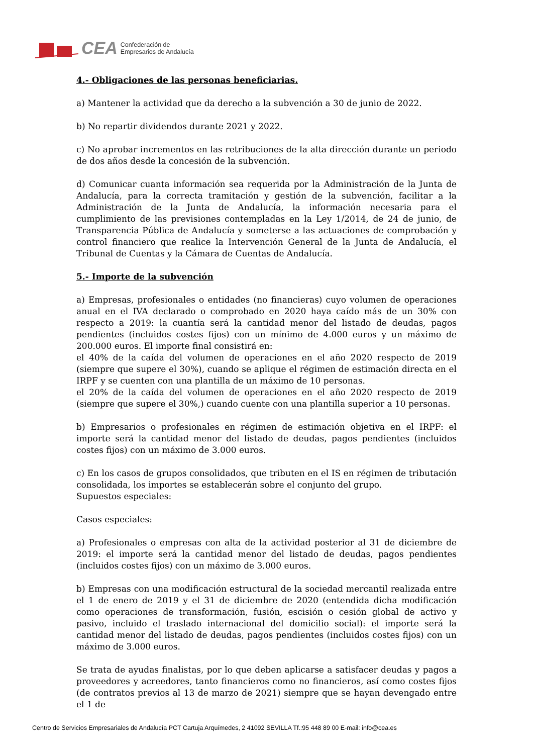CEA Confederación de
Empresarios de Andalucía
4.- Obligaciones de las personas beneficiarias.
a) Mantener la actividad que da derecho a la subvención a 30 de junio de 2022.
b) No repartir dividendos durante 2021 y 2022.
c) No aprobar incrementos en las retribuciones de la alta dirección durante un periodo de dos años desde la concesión de la subvención.
d) Comunicar cuanta información sea requerida por la Administración de la Junta de Andalucía, para la correcta tramitación y gestión de la subvención, facilitar a la Administración de la Junta de Andalucía, la información necesaria para el cumplimiento de las previsiones contempladas en la Ley 1/2014, de 24 de junio, de Transparencia Pública de Andalucía y someterse a las actuaciones de comprobación y control financiero que realice la Intervención General de la Junta de Andalucía, el Tribunal de Cuentas y la Cámara de Cuentas de Andalucía.
5.- Importe de la subvención
a) Empresas, profesionales o entidades (no financieras) cuyo volumen de operaciones anual en el IVA declarado o comprobado en 2020 haya caído más de un 30% con respecto a 2019: la cuantía será la cantidad menor del listado de deudas, pagos pendientes (incluidos costes fijos) con un mínimo de 4.000 euros y un máximo de 200.000 euros. El importe final consistirá en:
el 40% de la caída del volumen de operaciones en el año 2020 respecto de 2019 (siempre que supere el 30%), cuando se aplique el régimen de estimación directa en el IRPF y se cuenten con una plantilla de un máximo de 10 personas.
el 20% de la caída del volumen de operaciones en el año 2020 respecto de 2019 (siempre que supere el 30%,) cuando cuente con una plantilla superior a 10 personas.
b) Empresarios o profesionales en régimen de estimación objetiva en el IRPF: el importe será la cantidad menor del listado de deudas, pagos pendientes (incluidos costes fijos) con un máximo de 3.000 euros.
c) En los casos de grupos consolidados, que tributen en el IS en régimen de tributación consolidada, los importes se establecerán sobre el conjunto del grupo.
Supuestos especiales:
Casos especiales:
a) Profesionales o empresas con alta de la actividad posterior al 31 de diciembre de 2019: el importe será la cantidad menor del listado de deudas, pagos pendientes (incluidos costes fijos) con un máximo de 3.000 euros.
b) Empresas con una modificación estructural de la sociedad mercantil realizada entre el 1 de enero de 2019 y el 31 de diciembre de 2020 (entendida dicha modificación como operaciones de transformación, fusión, escisión o cesión global de activo y pasivo, incluido el traslado internacional del domicilio social): el importe será la cantidad menor del listado de deudas, pagos pendientes (incluidos costes fijos) con un máximo de 3.000 euros.
Se trata de ayudas finalistas, por lo que deben aplicarse a satisfacer deudas y pagos a proveedores y acreedores, tanto financieros como no financieros, así como costes fijos (de contratos previos al 13 de marzo de 2021) siempre que se hayan devengado entre el 1 de
Centro de Servicios Empresariales de Andalucía PCT Cartuja Arquímedes, 2 41092 SEVILLA Tf.:95 448 89 00 E-mail: info@cea.es